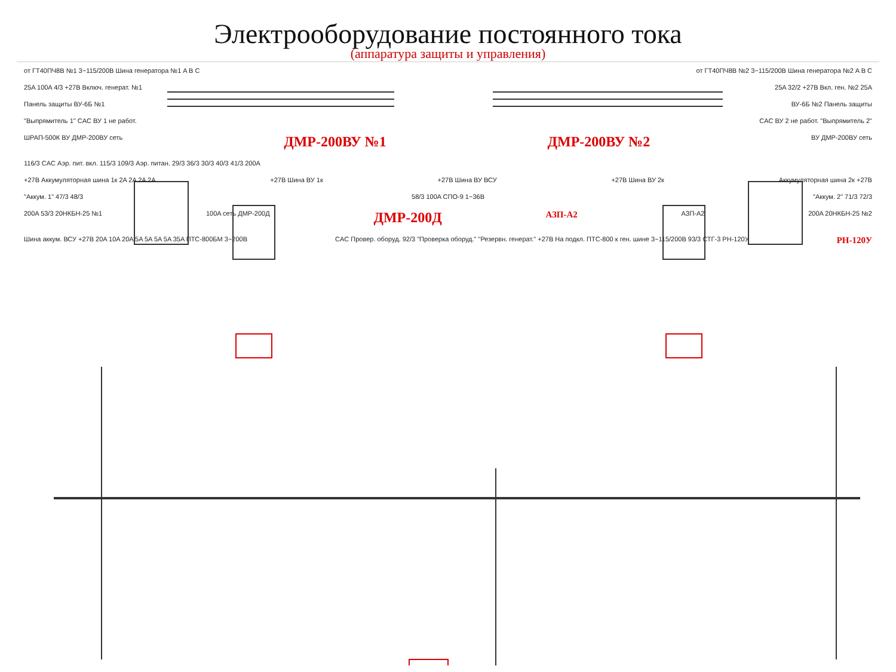Электрооборудование постоянного тока
(аппаратура защиты и управления)
от ГТ40ПЧ8В №1 3~115/200В Шина генератора №1 A B C от ГТ40ПЧ8В №2 3~115/200В Шина генератора №2 A B C
25A 100A 4/3 +27В Включ. генерат. №1 25A 32/2 +27В Вкл. ген. №2 25A
Панель защиты ВУ-6Б №1 ВУ-6Б №2 Панель защиты
"Выпрямитель 1" CAC ВУ 1 не работ. CAC ВУ 2 не работ. "Выпрямитель 2"
ШРАП-500К ВУ ДМР-200ВУ сеть ДМР-200ВУ №1 ДМР-200ВУ №2 ВУ ДМР-200ВУ сеть
116/3 CAC Аэр. пит. вкл. 115/3 109/3 Аэр. питан. 29/3 36/3 30/3 40/3 41/3 200A
+27В Аккумуляторная шина 1к 2A 2A 2A 2A +27В Шина ВУ 1к +27В Шина ВУ ВСУ +27В Шина ВУ 2к Аккумуляторная шина 2к +27В
"Аккум. 1" 47/3 48/3 58/3 100A СПО-9 1~36В "Аккум. 2" 71/3 72/3
200A 53/3 20НКБН-25 №1 100A сеть ДМР-200Д ДМР-200Д АЗП-А2 АЗП-А2 200A 20НКБН-25 №2
Шина аккум. ВСУ +27В 20A 10A 20A 5A 5A 5A 5A 35A ПТС-800БМ 3~200В CAC Провер. оборуд. 92/3 "Проверка оборуд." "Резервн. генерат." +27В На подкл. ПТС-800 к ген. шине 3~115/200В 93/3 СТГ-3 РН-120У РН-120У